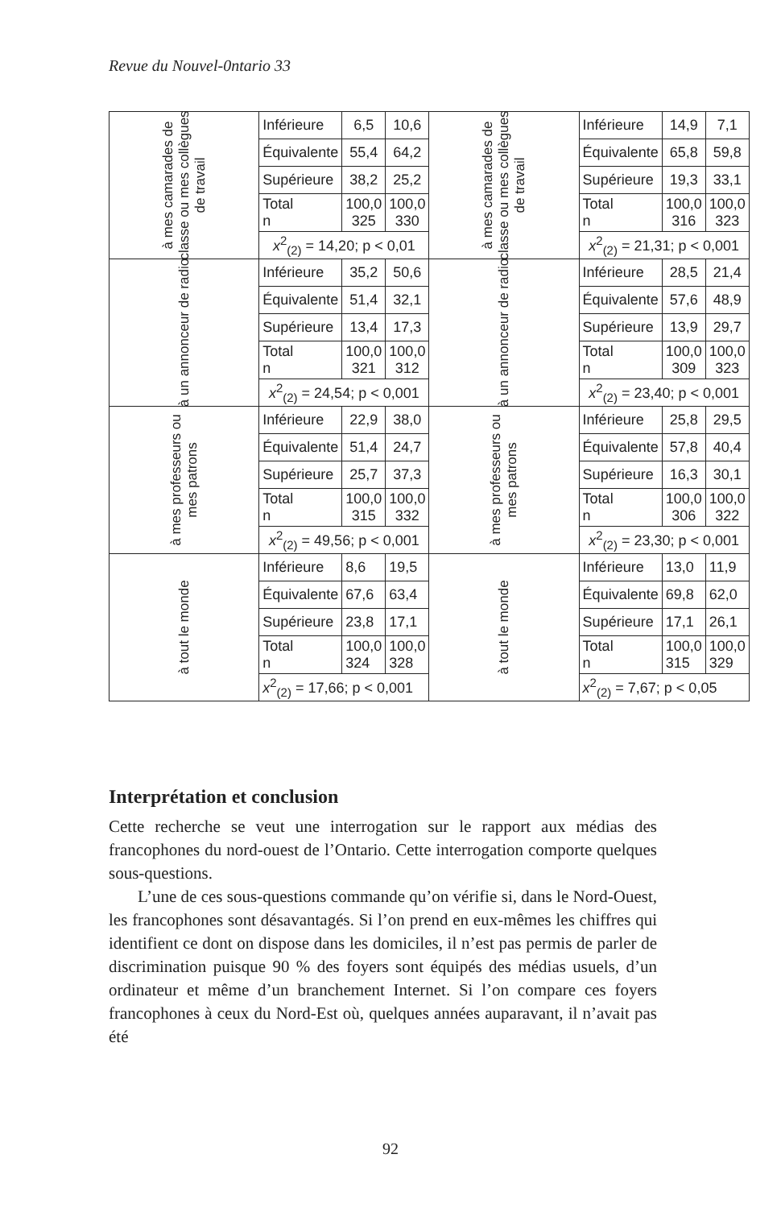Revue du Nouvel-0ntario 33
| à mes camarades de classe ou mes collègues de travail | Inférieure | 6,5 | 10,6 | à mes camarades de classe ou mes collègues de travail | Inférieure | 14,9 | 7,1 |
| | Équivalente | 55,4 | 64,2 | | Équivalente | 65,8 | 59,8 |
| | Supérieure | 38,2 | 25,2 | | Supérieure | 19,3 | 33,1 |
| | Total n | 100,0 325 | 100,0 330 | | Total n | 100,0 316 | 100,0 323 |
| | x<sup>2</sup><sub>(2)</sub> = 14,20; p < 0,01 | | | | x<sup>2</sup><sub>(2)</sub> = 21,31; p < 0,001 | | |
| à un annonceur de radio | Inférieure | 35,2 | 50,6 | à un annonceur de radio | Inférieure | 28,5 | 21,4 |
| | Équivalente | 51,4 | 32,1 | | Équivalente | 57,6 | 48,9 |
| | Supérieure | 13,4 | 17,3 | | Supérieure | 13,9 | 29,7 |
| | Total n | 100,0 321 | 100,0 312 | | Total n | 100,0 309 | 100,0 323 |
| | x<sup>2</sup><sub>(2)</sub> = 24,54; p < 0,001 | | | | x<sup>2</sup><sub>(2)</sub> = 23,40; p < 0,001 | | |
| à mes professeurs ou mes patrons | Inférieure | 22,9 | 38,0 | à mes professeurs ou mes patrons | Inférieure | 25,8 | 29,5 |
| | Équivalente | 51,4 | 24,7 | | Équivalente | 57,8 | 40,4 |
| | Supérieure | 25,7 | 37,3 | | Supérieure | 16,3 | 30,1 |
| | Total n | 100,0 315 | 100,0 332 | | Total n | 100,0 306 | 100,0 322 |
| | x<sup>2</sup><sub>(2)</sub> = 49,56; p < 0,001 | | | | x<sup>2</sup><sub>(2)</sub> = 23,30; p < 0,001 | | |
| à tout le monde | Inférieure | 8,6 | 19,5 | à tout le monde | Inférieure | 13,0 | 11,9 |
| | Équivalente | 67,6 | 63,4 | | Équivalente | 69,8 | 62,0 |
| | Supérieure | 23,8 | 17,1 | | Supérieure | 17,1 | 26,1 |
| | Total n | 100,0 324 | 100,0 328 | | Total n | 100,0 315 | 100,0 329 |
| | x<sup>2</sup><sub>(2)</sub> = 17,66; p < 0,001 | | | | x<sup>2</sup><sub>(2)</sub> = 7,67; p < 0,05 | | |
Interprétation et conclusion
Cette recherche se veut une interrogation sur le rapport aux médias des francophones du nord-ouest de l’Ontario. Cette interrogation comporte quelques sous-questions.
L’une de ces sous-questions commande qu’on vérifie si, dans le Nord-Ouest, les francophones sont désavantagés. Si l’on prend en eux-mêmes les chiffres qui identifient ce dont on dispose dans les domiciles, il n’est pas permis de parler de discrimination puisque 90 % des foyers sont équipés des médias usuels, d’un ordinateur et même d’un branchement Internet. Si l’on compare ces foyers francophones à ceux du Nord-Est où, quelques années auparavant, il n’avait pas été
92